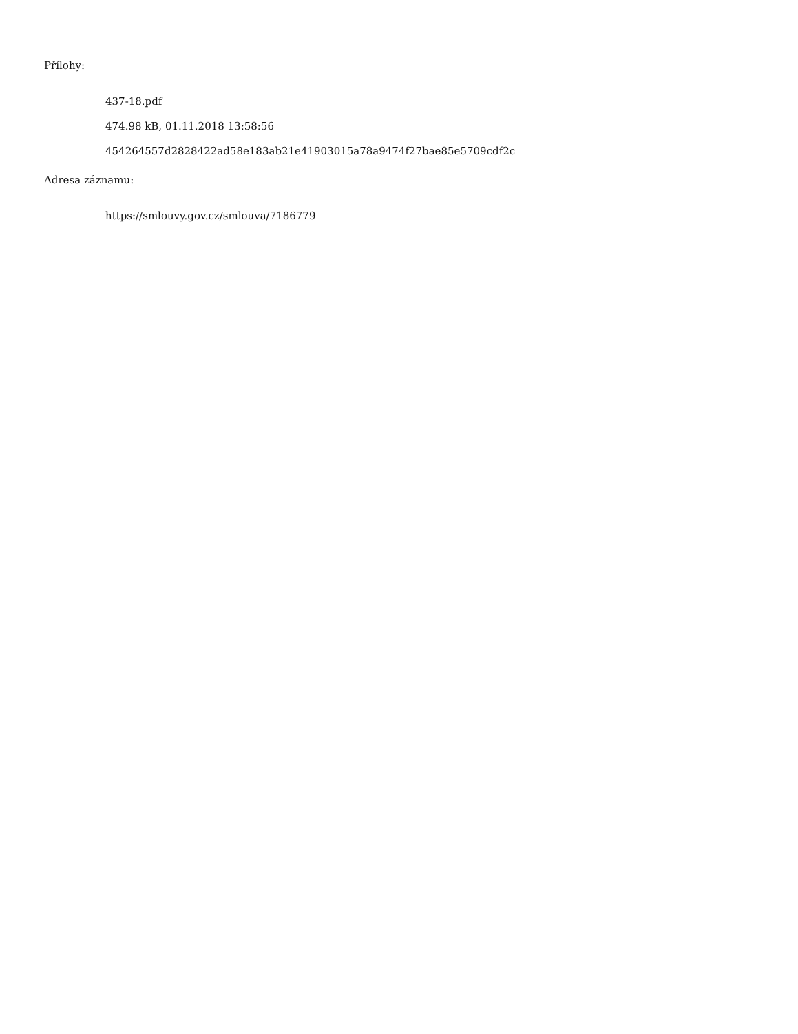Přílohy:
437-18.pdf
474.98 kB, 01.11.2018 13:58:56
454264557d2828422ad58e183ab21e41903015a78a9474f27bae85e5709cdf2c
Adresa záznamu:
https://smlouvy.gov.cz/smlouva/7186779